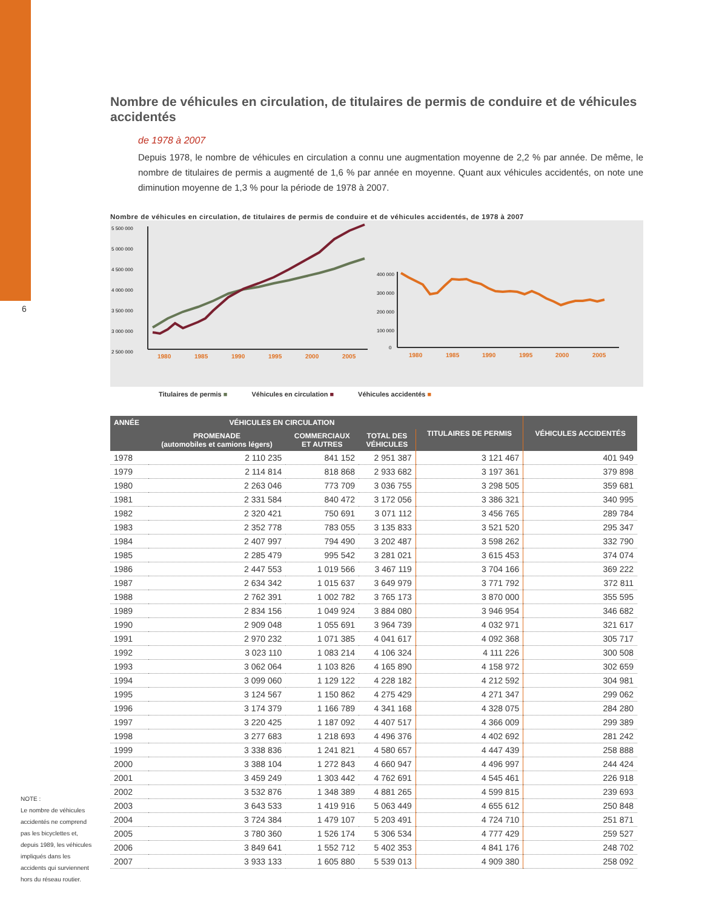6
Nombre de véhicules en circulation, de titulaires de permis de conduire et de véhicules accidentés
de 1978 à 2007
Depuis 1978, le nombre de véhicules en circulation a connu une augmentation moyenne de 2,2 % par année. De même, le nombre de titulaires de permis a augmenté de 1,6 % par année en moyenne. Quant aux véhicules accidentés, on note une diminution moyenne de 1,3 % pour la période de 1978 à 2007.
Nombre de véhicules en circulation, de titulaires de permis de conduire et de véhicules accidentés, de 1978 à 2007
5 500 000
5 000 000
4 500 000
4 000 000
3 500 000
3 000 000
2 500 000
1980
1985
1990
1995
2000
2005
400 000
300 000
200 000
100 000
0
1980
1985
1990
1995
2000
2005
Titulaires de permis ■ Véhicules en circulation ■ Véhicules accidentés ■
| ANNÉE | VÉHICULES EN CIRCULATION | | | TITULAIRES DE PERMIS | VÉHICULES ACCIDENTÉS |
| --- | --- | --- | --- | --- | --- |
| | PROMENADE (automobiles et camions légers) | COMMERCIAUX ET AUTRES | TOTAL DES VÉHICULES | | |
| 1978 | 2 110 235 | 841 152 | 2 951 387 | 3 121 467 | 401 949 |
| 1979 | 2 114 814 | 818 868 | 2 933 682 | 3 197 361 | 379 898 |
| 1980 | 2 263 046 | 773 709 | 3 036 755 | 3 298 505 | 359 681 |
| 1981 | 2 331 584 | 840 472 | 3 172 056 | 3 386 321 | 340 995 |
| 1982 | 2 320 421 | 750 691 | 3 071 112 | 3 456 765 | 289 784 |
| 1983 | 2 352 778 | 783 055 | 3 135 833 | 3 521 520 | 295 347 |
| 1984 | 2 407 997 | 794 490 | 3 202 487 | 3 598 262 | 332 790 |
| 1985 | 2 285 479 | 995 542 | 3 281 021 | 3 615 453 | 374 074 |
| 1986 | 2 447 553 | 1 019 566 | 3 467 119 | 3 704 166 | 369 222 |
| 1987 | 2 634 342 | 1 015 637 | 3 649 979 | 3 771 792 | 372 811 |
| 1988 | 2 762 391 | 1 002 782 | 3 765 173 | 3 870 000 | 355 595 |
| 1989 | 2 834 156 | 1 049 924 | 3 884 080 | 3 946 954 | 346 682 |
| 1990 | 2 909 048 | 1 055 691 | 3 964 739 | 4 032 971 | 321 617 |
| 1991 | 2 970 232 | 1 071 385 | 4 041 617 | 4 092 368 | 305 717 |
| 1992 | 3 023 110 | 1 083 214 | 4 106 324 | 4 111 226 | 300 508 |
| 1993 | 3 062 064 | 1 103 826 | 4 165 890 | 4 158 972 | 302 659 |
| 1994 | 3 099 060 | 1 129 122 | 4 228 182 | 4 212 592 | 304 981 |
| 1995 | 3 124 567 | 1 150 862 | 4 275 429 | 4 271 347 | 299 062 |
| 1996 | 3 174 379 | 1 166 789 | 4 341 168 | 4 328 075 | 284 280 |
| 1997 | 3 220 425 | 1 187 092 | 4 407 517 | 4 366 009 | 299 389 |
| 1998 | 3 277 683 | 1 218 693 | 4 496 376 | 4 402 692 | 281 242 |
| 1999 | 3 338 836 | 1 241 821 | 4 580 657 | 4 447 439 | 258 888 |
| 2000 | 3 388 104 | 1 272 843 | 4 660 947 | 4 496 997 | 244 424 |
| 2001 | 3 459 249 | 1 303 442 | 4 762 691 | 4 545 461 | 226 918 |
| 2002 | 3 532 876 | 1 348 389 | 4 881 265 | 4 599 815 | 239 693 |
| 2003 | 3 643 533 | 1 419 916 | 5 063 449 | 4 655 612 | 250 848 |
| 2004 | 3 724 384 | 1 479 107 | 5 203 491 | 4 724 710 | 251 871 |
| 2005 | 3 780 360 | 1 526 174 | 5 306 534 | 4 777 429 | 259 527 |
| 2006 | 3 849 641 | 1 552 712 | 5 402 353 | 4 841 176 | 248 702 |
| 2007 | 3 933 133 | 1 605 880 | 5 539 013 | 4 909 380 | 258 092 |
NOTE :
Le nombre de véhicules accidentés ne comprend pas les bicyclettes et, depuis 1989, les véhicules impliqués dans les accidents qui surviennent hors du réseau routier.